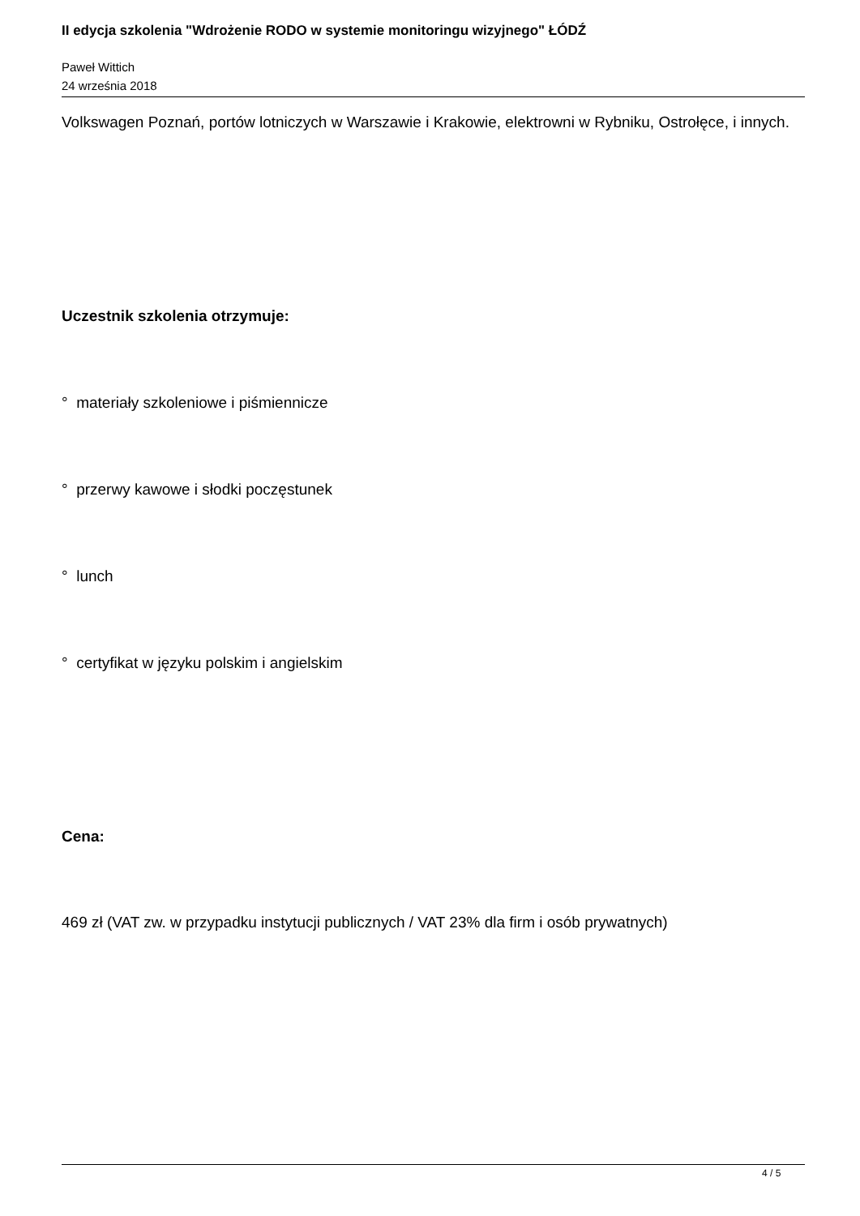II edycja szkolenia "Wdrożenie RODO w systemie monitoringu wizyjnego" ŁÓDŹ
Paweł Wittich
24 września 2018
Volkswagen Poznań, portów lotniczych w Warszawie i Krakowie, elektrowni w Rybniku, Ostrołęce, i innych.
Uczestnik szkolenia otrzymuje:
° materiały szkoleniowe i piśmiennicze
° przerwy kawowe i słodki poczęstunek
° lunch
° certyfikat w języku polskim i angielskim
Cena:
469 zł (VAT zw. w przypadku instytucji publicznych / VAT 23% dla firm i osób prywatnych)
4 / 5